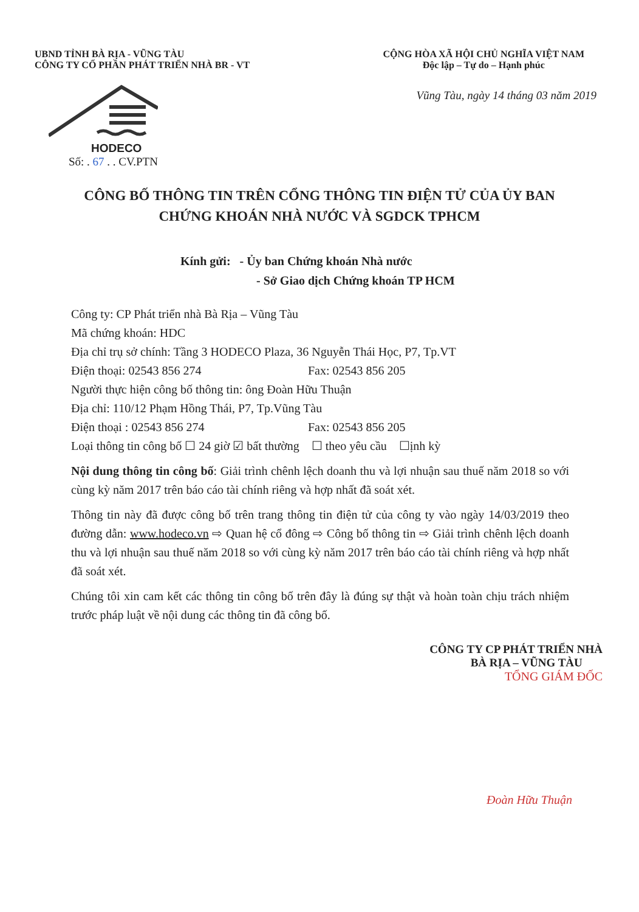UBND TỈNH BÀ RỊA - VŨNG TÀU
CÔNG TY CỔ PHẦN PHÁT TRIỂN NHÀ BR - VT
CỘNG HÒA XÃ HỘI CHỦ NGHĨA VIỆT NAM
Độc lập – Tự do – Hạnh phúc
Vũng Tàu, ngày 14 tháng 03 năm 2019
HODECO
Số: . 67 . . CV.PTN
CÔNG BỐ THÔNG TIN TRÊN CỔNG THÔNG TIN ĐIỆN TỬ CỦA ỦY BAN CHỨNG KHOÁN NHÀ NƯỚC VÀ SGDCK TPHCM
Kính gửi: - Ủy ban Chứng khoán Nhà nước
- Sở Giao dịch Chứng khoán TP HCM
Công ty: CP Phát triển nhà Bà Rịa – Vũng Tàu
Mã chứng khoán: HDC
Địa chỉ trụ sở chính: Tầng 3 HODECO Plaza, 36 Nguyễn Thái Học, P7, Tp.VT
Điện thoại: 02543 856 274 Fax: 02543 856 205
Người thực hiện công bố thông tin: ông Đoàn Hữu Thuận
Địa chỉ: 110/12 Phạm Hồng Thái, P7, Tp.Vũng Tàu
Điện thoại : 02543 856 274 Fax: 02543 856 205
Loại thông tin công bố ☐ 24 giờ ☑ bất thường ☐ theo yêu cầu ☐ịnh kỳ
Nội dung thông tin công bố: Giải trình chênh lệch doanh thu và lợi nhuận sau thuế năm 2018 so với cùng kỳ năm 2017 trên báo cáo tài chính riêng và hợp nhất đã soát xét.
Thông tin này đã được công bố trên trang thông tin điện tử của công ty vào ngày 14/03/2019 theo đường dẫn: www.hodeco.vn ⇨ Quan hệ cổ đông ⇨ Công bố thông tin ⇨ Giải trình chênh lệch doanh thu và lợi nhuận sau thuế năm 2018 so với cùng kỳ năm 2017 trên báo cáo tài chính riêng và hợp nhất đã soát xét.
Chúng tôi xin cam kết các thông tin công bố trên đây là đúng sự thật và hoàn toàn chịu trách nhiệm trước pháp luật về nội dung các thông tin đã công bố.
CÔNG TY CP PHÁT TRIỂN NHÀ
BÀ RỊA – VŨNG TÀU
TỔNG GIÁM ĐỐC
Đoàn Hữu Thuận